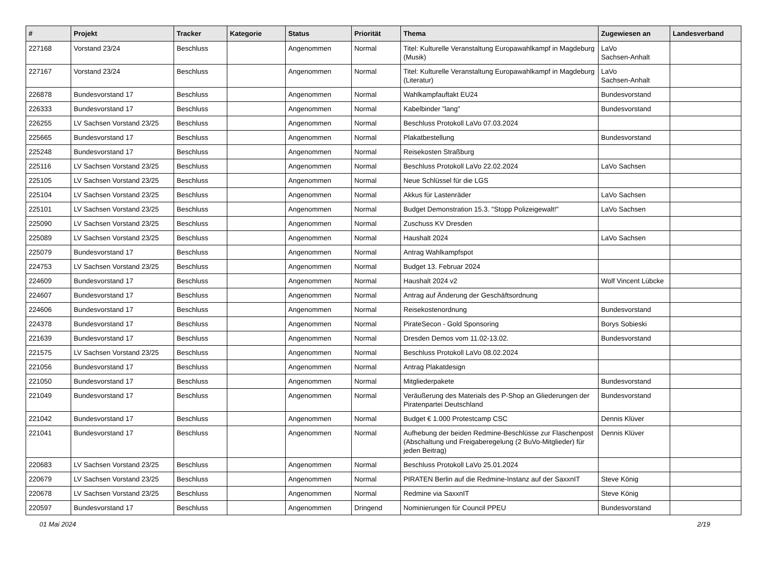| # | Projekt | Tracker | Kategorie | Status | Priorität | Thema | Zugewiesen an | Landesverband |
| --- | --- | --- | --- | --- | --- | --- | --- | --- |
| 227168 | Vorstand 23/24 | Beschluss | | Angenommen | Normal | Titel: Kulturelle Veranstaltung Europawahlkampf in Magdeburg (Musik) | LaVo Sachsen-Anhalt | |
| 227167 | Vorstand 23/24 | Beschluss | | Angenommen | Normal | Titel: Kulturelle Veranstaltung Europawahlkampf in Magdeburg (Literatur) | LaVo Sachsen-Anhalt | |
| 226878 | Bundesvorstand 17 | Beschluss | | Angenommen | Normal | Wahlkampfauftakt EU24 | Bundesvorstand | |
| 226333 | Bundesvorstand 17 | Beschluss | | Angenommen | Normal | Kabelbinder "lang" | Bundesvorstand | |
| 226255 | LV Sachsen Vorstand 23/25 | Beschluss | | Angenommen | Normal | Beschluss Protokoll LaVo 07.03.2024 | | |
| 225665 | Bundesvorstand 17 | Beschluss | | Angenommen | Normal | Plakatbestellung | Bundesvorstand | |
| 225248 | Bundesvorstand 17 | Beschluss | | Angenommen | Normal | Reisekosten Straßburg | | |
| 225116 | LV Sachsen Vorstand 23/25 | Beschluss | | Angenommen | Normal | Beschluss Protokoll LaVo 22.02.2024 | LaVo Sachsen | |
| 225105 | LV Sachsen Vorstand 23/25 | Beschluss | | Angenommen | Normal | Neue Schlüssel für die LGS | | |
| 225104 | LV Sachsen Vorstand 23/25 | Beschluss | | Angenommen | Normal | Akkus für Lastenräder | LaVo Sachsen | |
| 225101 | LV Sachsen Vorstand 23/25 | Beschluss | | Angenommen | Normal | Budget Demonstration 15.3. "Stopp Polizeigewalt!" | LaVo Sachsen | |
| 225090 | LV Sachsen Vorstand 23/25 | Beschluss | | Angenommen | Normal | Zuschuss KV Dresden | | |
| 225089 | LV Sachsen Vorstand 23/25 | Beschluss | | Angenommen | Normal | Haushalt 2024 | LaVo Sachsen | |
| 225079 | Bundesvorstand 17 | Beschluss | | Angenommen | Normal | Antrag Wahlkampfspot | | |
| 224753 | LV Sachsen Vorstand 23/25 | Beschluss | | Angenommen | Normal | Budget 13. Februar 2024 | | |
| 224609 | Bundesvorstand 17 | Beschluss | | Angenommen | Normal | Haushalt 2024 v2 | Wolf Vincent Lübcke | |
| 224607 | Bundesvorstand 17 | Beschluss | | Angenommen | Normal | Antrag auf Änderung der Geschäftsordnung | | |
| 224606 | Bundesvorstand 17 | Beschluss | | Angenommen | Normal | Reisekostenordnung | Bundesvorstand | |
| 224378 | Bundesvorstand 17 | Beschluss | | Angenommen | Normal | PirateSecon - Gold Sponsoring | Borys Sobieski | |
| 221639 | Bundesvorstand 17 | Beschluss | | Angenommen | Normal | Dresden Demos vom 11.02-13.02. | Bundesvorstand | |
| 221575 | LV Sachsen Vorstand 23/25 | Beschluss | | Angenommen | Normal | Beschluss Protokoll LaVo 08.02.2024 | | |
| 221056 | Bundesvorstand 17 | Beschluss | | Angenommen | Normal | Antrag Plakatdesign | | |
| 221050 | Bundesvorstand 17 | Beschluss | | Angenommen | Normal | Mitgliederpakete | Bundesvorstand | |
| 221049 | Bundesvorstand 17 | Beschluss | | Angenommen | Normal | Veräußerung des Materials des P-Shop an Gliederungen der Piratenpartei Deutschland | Bundesvorstand | |
| 221042 | Bundesvorstand 17 | Beschluss | | Angenommen | Normal | Budget € 1.000 Protestcamp CSC | Dennis Klüver | |
| 221041 | Bundesvorstand 17 | Beschluss | | Angenommen | Normal | Aufhebung der beiden Redmine-Beschlüsse zur Flaschenpost (Abschaltung und Freigaberegelung (2 BuVo-Mitglieder) für jeden Beitrag) | Dennis Klüver | |
| 220683 | LV Sachsen Vorstand 23/25 | Beschluss | | Angenommen | Normal | Beschluss Protokoll LaVo 25.01.2024 | | |
| 220679 | LV Sachsen Vorstand 23/25 | Beschluss | | Angenommen | Normal | PIRATEN Berlin auf die Redmine-Instanz auf der SaxxnIT | Steve König | |
| 220678 | LV Sachsen Vorstand 23/25 | Beschluss | | Angenommen | Normal | Redmine via SaxxnIT | Steve König | |
| 220597 | Bundesvorstand 17 | Beschluss | | Angenommen | Dringend | Nominierungen für Council PPEU | Bundesvorstand | |
01 Mai 2024 2/19